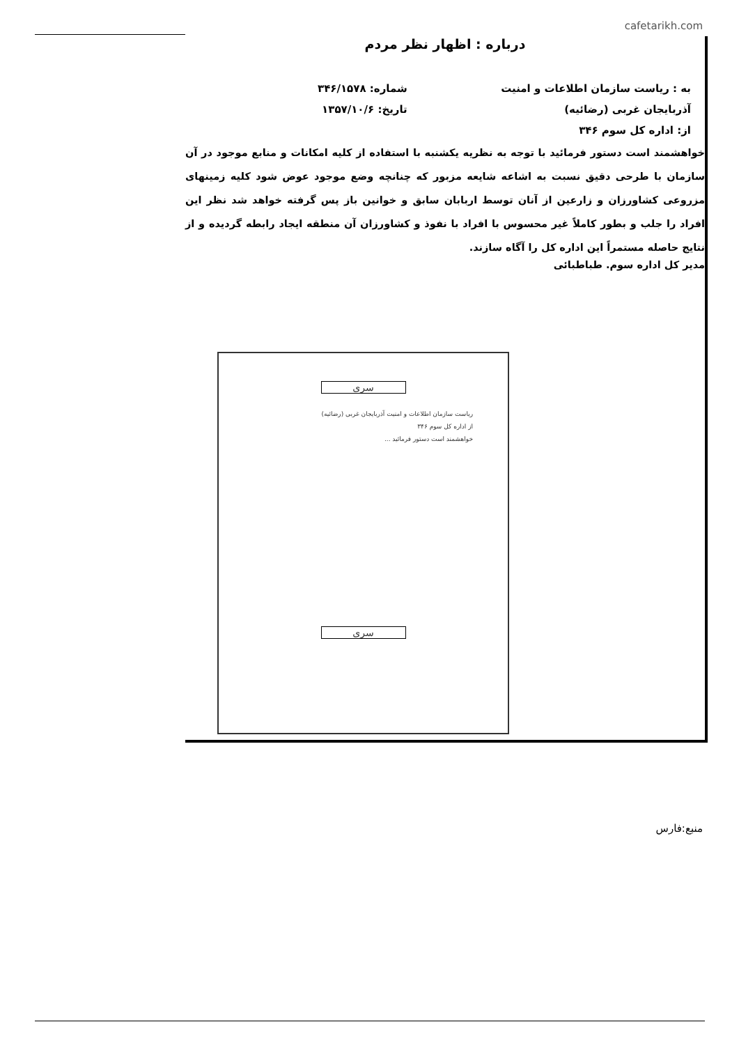cafetarikh.com
درباره : اظهار نظر مردم
به : ریاست سازمان اطلاعات و امنیت
آذربایجان غربی (رضائیه)
از: اداره کل سوم ۳۴۶
شماره: ۳۴۶/۱۵۷۸
تاریخ: ۱۳۵۷/۱۰/۶
خواهشمند است دستور فرمائید با توجه به نظریه یکشنبه با استفاده از کلیه امکانات و منابع موجود در آن سازمان با طرحی دقیق نسبت به اشاعه شایعه مزبور که چنانچه وضع موجود عوض شود کلیه زمینهای مزروعی کشاورزان و زارعین از آنان توسط اربابان سابق و خوانین باز پس گرفته خواهد شد نظر این افراد را جلب و بطور کاملاً غیر محسوس با افراد با نفوذ و کشاورزان آن منطقه ایجاد رابطه گردیده و از نتایج حاصله مستمراً این اداره کل را آگاه سازند.
مدیر کل اداره سوم. طباطبائی
سری
ریاست سازمان اطلاعات و امنیت آذربایجان غربی (رضائیه)
از اداره کل سوم ۳۴۶
خواهشمند است دستور فرمائید ...
سری
منبع:فارس